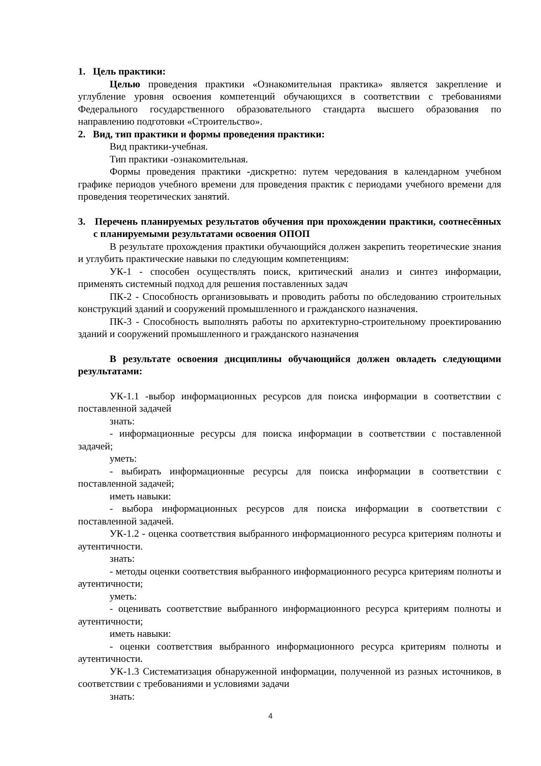1. Цель практики:
Целью проведения практики «Ознакомительная практика» является закрепление и углубление уровня освоения компетенций обучающихся в соответствии с требованиями Федерального государственного образовательного стандарта высшего образования по направлению подготовки «Строительство».
2. Вид, тип практики и формы проведения практики:
Вид практики-учебная.
Тип практики -ознакомительная.
Формы проведения практики -дискретно: путем чередования в календарном учебном графике периодов учебного времени для проведения практик с периодами учебного времени для проведения теоретических занятий.
3. Перечень планируемых результатов обучения при прохождении практики, соотнесённых с планируемыми результатами освоения ОПОП
В результате прохождения практики обучающийся должен закрепить теоретические знания и углубить практические навыки по следующим компетенциям:
УК-1 - способен осуществлять поиск, критический анализ и синтез информации, применять системный подход для решения поставленных задач
ПК-2 - Способность организовывать и проводить работы по обследованию строительных конструкций зданий и сооружений промышленного и гражданского назначения.
ПК-3 - Способность выполнять работы по архитектурно-строительному проектированию зданий и сооружений промышленного и гражданского назначения
В результате освоения дисциплины обучающийся должен овладеть следующими результатами:
УК-1.1 -выбор информационных ресурсов для поиска информации в соответствии с поставленной задачей
знать:
- информационные ресурсы для поиска информации в соответствии с поставленной задачей;
уметь:
- выбирать информационные ресурсы для поиска информации в соответствии с поставленной задачей;
иметь навыки:
- выбора информационных ресурсов для поиска информации в соответствии с поставленной задачей.
УК-1.2 - оценка соответствия выбранного информационного ресурса критериям полноты и аутентичности.
знать:
- методы оценки соответствия выбранного информационного ресурса критериям полноты и аутентичности;
уметь:
- оценивать соответствие выбранного информационного ресурса критериям полноты и аутентичности;
иметь навыки:
- оценки соответствия выбранного информационного ресурса критериям полноты и аутентичности.
УК-1.3 Систематизация обнаруженной информации, полученной из разных источников, в соответствии с требованиями и условиями задачи
знать:
4